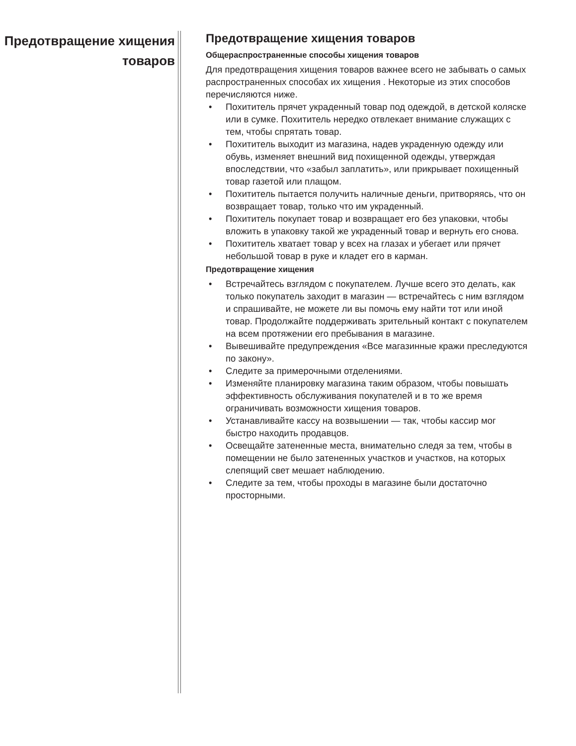Предотвращение хищения товаров
Предотвращение хищения товаров
Общераспространенные способы хищения товаров
Для предотвращения хищения товаров важнее всего не забывать о самых распространенных способах их хищения . Некоторые из этих способов перечисляются ниже.
• Похититель прячет украденный товар под одеждой, в детской коляске или в сумке. Похититель нередко отвлекает внимание служащих с тем, чтобы спрятать товар.
• Похититель выходит из магазина, надев украденную одежду или обувь, изменяет внешний вид похищенной одежды, утверждая впоследствии, что «забыл заплатить», или прикрывает похищенный товар газетой или плащом.
• Похититель пытается получить наличные деньги, притворяясь, что он возвращает товар, только что им украденный.
• Похититель покупает товар и возвращает его без упаковки, чтобы вложить в упаковку такой же украденный товар и вернуть его снова.
• Похититель хватает товар у всех на глазах и убегает или прячет небольшой товар в руке и кладет его в карман.
Предотвращение хищения
• Встречайтесь взглядом с покупателем. Лучше всего это делать, как только покупатель заходит в магазин — встречайтесь с ним взглядом и спрашивайте, не можете ли вы помочь ему найти тот или иной товар. Продолжайте поддерживать зрительный контакт с покупателем на всем протяжении его пребывания в магазине.
• Вывешивайте предупреждения «Все магазинные кражи преследуются по закону».
• Следите за примерочными отделениями.
• Изменяйте планировку магазина таким образом, чтобы повышать эффективность обслуживания покупателей и в то же время ограничивать возможности хищения товаров.
• Устанавливайте кассу на возвышении — так, чтобы кассир мог быстро находить продавцов.
• Освещайте затененные места, внимательно следя за тем, чтобы в помещении не было затененных участков и участков, на которых слепящий свет мешает наблюдению.
• Следите за тем, чтобы проходы в магазине были достаточно просторными.